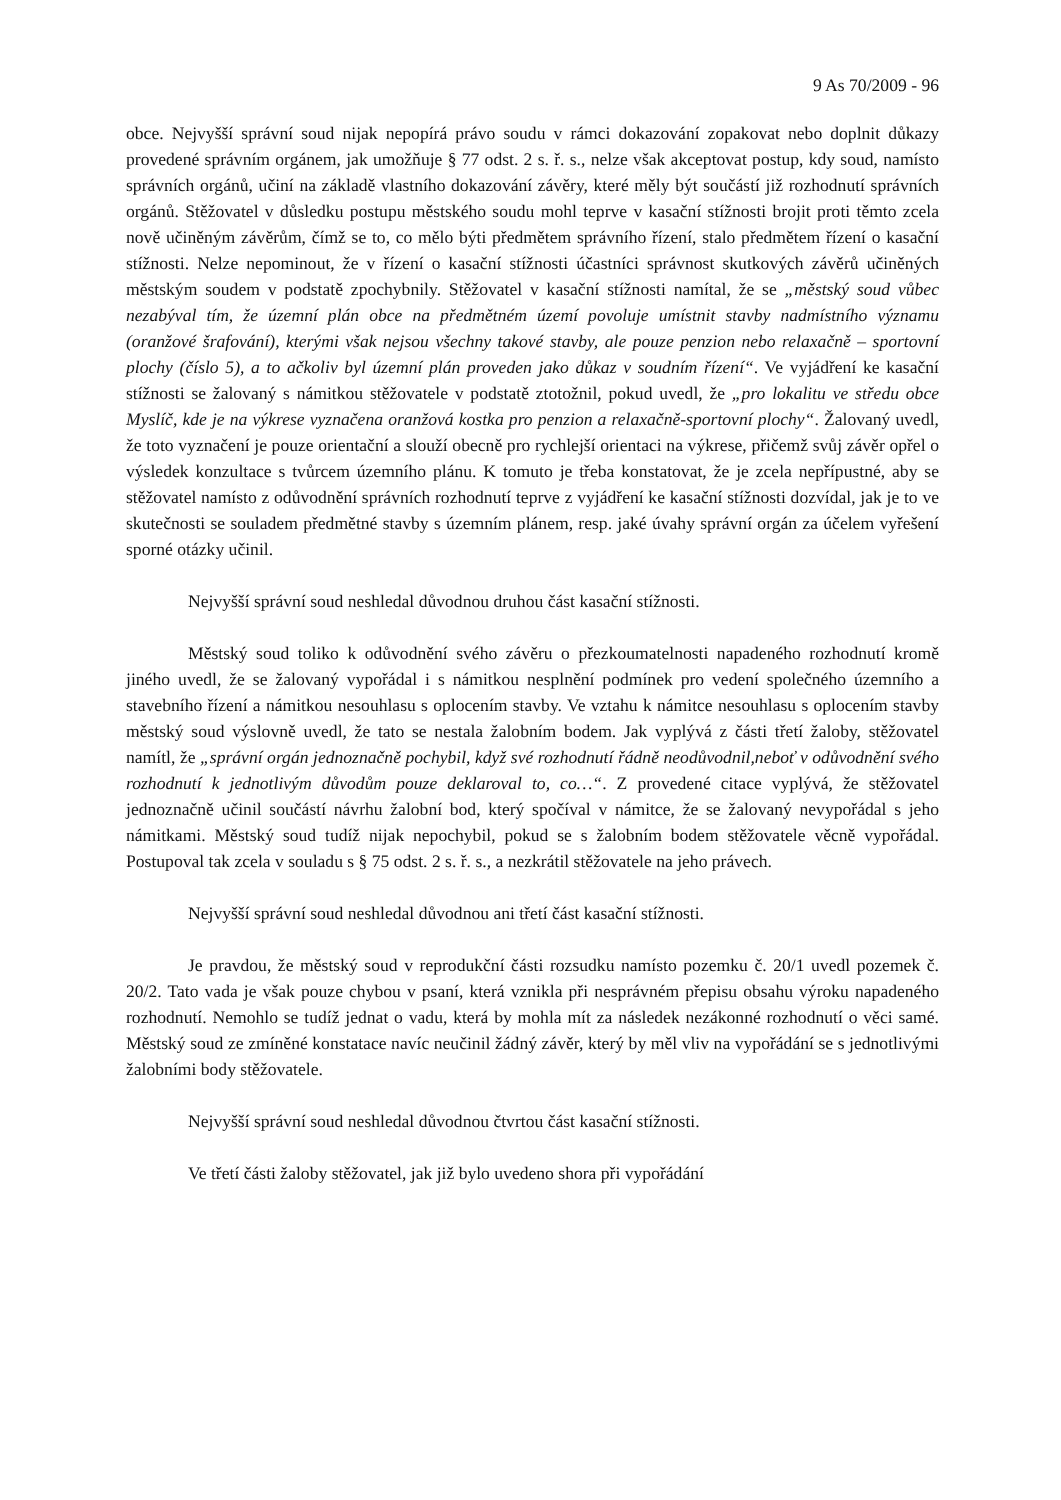9 As 70/2009 - 96
obce. Nejvyšší správní soud nijak nepopírá právo soudu v rámci dokazování zopakovat nebo doplnit důkazy provedené správním orgánem, jak umožňuje § 77 odst. 2 s. ř. s., nelze však akceptovat postup, kdy soud, namísto správních orgánů, učiní na základě vlastního dokazování závěry, které měly být součástí již rozhodnutí správních orgánů. Stěžovatel v důsledku postupu městského soudu mohl teprve v kasační stížnosti brojit proti těmto zcela nově učiněným závěrům, čímž se to, co mělo býti předmětem správního řízení, stalo předmětem řízení o kasační stížnosti. Nelze nepominout, že v řízení o kasační stížnosti účastníci správnost skutkových závěrů učiněných městským soudem v podstatě zpochybnily. Stěžovatel v kasační stížnosti namítal, že se „městský soud vůbec nezabýval tím, že územní plán obce na předmětném území povoluje umístnit stavby nadmístního významu (oranžové šrafování), kterými však nejsou všechny takové stavby, ale pouze penzion nebo relaxačně – sportovní plochy (číslo 5), a to ačkoliv byl územní plán proveden jako důkaz v soudním řízení“. Ve vyjádření ke kasační stížnosti se žalovaný s námitkou stěžovatele v podstatě ztotožnil, pokud uvedl, že „pro lokalitu ve středu obce Myslíč, kde je na výkrese vyznačena oranžová kostka pro penzion a relaxačně-sportovní plochy“. Žalovaný uvedl, že toto vyznačení je pouze orientační a slouží obecně pro rychlejší orientaci na výkrese, přičemž svůj závěr opřel o výsledek konzultace s tvůrcem územního plánu. K tomuto je třeba konstatovat, že je zcela nepřípustné, aby se stěžovatel namísto z odůvodnění správních rozhodnutí teprve z vyjádření ke kasační stížnosti dozvídal, jak je to ve skutečnosti se souladem předmětné stavby s územním plánem, resp. jaké úvahy správní orgán za účelem vyřešení sporné otázky učinil.
Nejvyšší správní soud neshledal důvodnou druhou část kasační stížnosti.
Městský soud toliko k odůvodnění svého závěru o přezkoumatelnosti napadeného rozhodnutí kromě jiného uvedl, že se žalovaný vypořádal i s námitkou nesplnění podmínek pro vedení společného územního a stavebního řízení a námitkou nesouhlasu s oplocením stavby. Ve vztahu k námitce nesouhlasu s oplocením stavby městský soud výslovně uvedl, že tato se nestala žalobním bodem. Jak vyplývá z části třetí žaloby, stěžovatel namítl, že „správní orgán jednoznačně pochybil, když své rozhodnutí řádně neodůvodnil,neboť v odůvodnění svého rozhodnutí k jednotlivým důvodům pouze deklaroval to, co…“. Z provedené citace vyplývá, že stěžovatel jednoznačně učinil součástí návrhu žalobní bod, který spočíval v námitce, že se žalovaný nevypořádal s jeho námitkami. Městský soud tudíž nijak nepochybil, pokud se s žalobním bodem stěžovatele věcně vypořádal. Postupoval tak zcela v souladu s § 75 odst. 2 s. ř. s., a nezkrátil stěžovatele na jeho právech.
Nejvyšší správní soud neshledal důvodnou ani třetí část kasační stížnosti.
Je pravdou, že městský soud v reprodukční části rozsudku namísto pozemku č. 20/1 uvedl pozemek č. 20/2. Tato vada je však pouze chybou v psaní, která vznikla při nesprávném přepisu obsahu výroku napadeného rozhodnutí. Nemohlo se tudíž jednat o vadu, která by mohla mít za následek nezákonné rozhodnutí o věci samé. Městský soud ze zmíněné konstatace navíc neučinil žádný závěr, který by měl vliv na vypořádání se s jednotlivými žalobními body stěžovatele.
Nejvyšší správní soud neshledal důvodnou čtvrtou část kasační stížnosti.
Ve třetí části žaloby stěžovatel, jak již bylo uvedeno shora při vypořádání